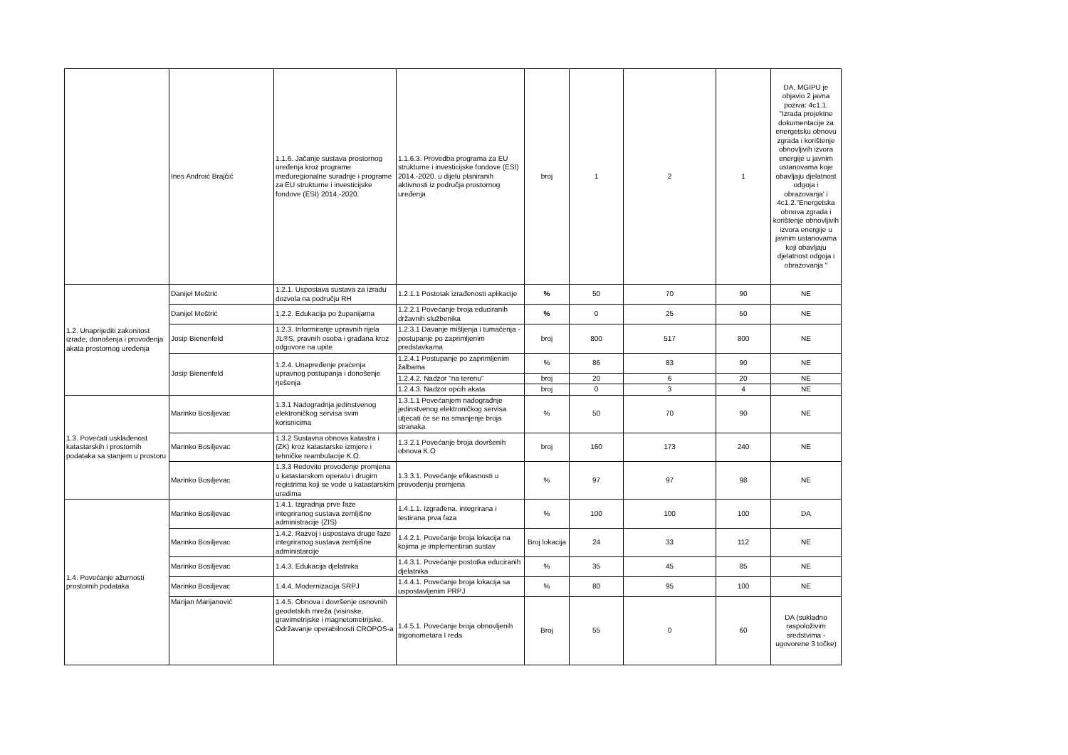| | Ines Androić Brajčić | 1.1.6. Jačanje sustava prostornog uređenja kroz programe međuregionalne suradnje i programe za EU strukturne i investicijske fondove (ESI) 2014.-2020. | 1.1.6.3. Provedba programa za EU strukturne i investicijske fondove (ESI) 2014.-2020. u dijelu planiranih aktivnosti iz područja prostornog uređenja | broj | 1 | 2 | 1 | DA, MGIPU je objavio 2 javna poziva: 4c1.1. "Izrada projektne dokumentacije za energetsku obnovu zgrada i korištenje obnovljivih izvora energije u javnim ustanovama koje obavljaju djelatnost odgoja i obrazovanja' i 4c1.2."Energetska obnova zgrada i korištenje obnovljivih izvora energije u javnim ustanovama koji obavljaju djelatnost odgoja i obrazovanja " |
| 1.2. Unaprijediti zakonitost izrade, donošenja i provođenja akata prostornog uređenja | Danijel Meštrić | 1.2.1. Uspostava sustava za izradu dozvola na području RH | 1.2.1.1 Postotak izrađenosti aplikacije | % | 50 | 70 | 90 | NE |
| | Danijel Meštrić | 1.2.2. Edukacija po županijama | 1.2.2.1 Povećanje broja educiranih državnih službenika | % | 0 | 25 | 50 | NE |
| | Josip Bienenfeld | 1.2.3. Informiranje upravnih rijela JL®S, pravnih osoba i građana kroz odgovore na upite | 1.2.3.1 Davanje mišljenja i tumačenja - postupanje po zaprimljenim predstavkama | broj | 800 | 517 | 800 | NE |
| | Josip Bienenfeld | 1.2.4. Unapređenje praćenja upravnog postupanja i donošenje rješenja | 1.2.4.1 Postupanje po zaprimljenim žalbama | % | 86 | 83 | 90 | NE |
| | | | 1.2.4.2. Nadzor "na terenu" | broj | 20 | 6 | 20 | NE |
| | | | 1.2.4.3. Nadzor općih akata | broj | 0 | 3 | 4 | NE |
| 1.3. Povećati usklađenost katastarskih i prostornih podataka sa stanjem u prostoru | Marinko Bosiljevac | 1.3.1 Nadogradnja jedinstvenog elektroničkog servisa svim korisnicima | 1.3.1.1 Povećanjem nadogradnje jedinstvenog elektroničkog servisa utjecati će se na smanjenje broja stranaka | % | 50 | 70 | 90 | NE |
| | Marinko Bosiljevac | 1.3.2 Sustavna obnova katastra i (ZK) kroz katastarske izmjere i tehničke reambulacije K.O. | 1.3.2.1 Povećanje broja dovršenih obnova K.O | broj | 160 | 173 | 240 | NE |
| | Marinko Bosiljevac | 1.3.3 Redovito provođenje promjena u katastarskom operatu i drugim registrima koji se vode u katastarskim uredima | 1.3.3.1. Povećanje efikasnosti u provođenju promjena | % | 97 | 97 | 98 | NE |
| 1.4. Povećanje ažurnosti prostornih podataka | Marinko Bosiljevac | 1.4.1. Izgradnja prve faze integriranog sustava zemljišne administracije (ZIS) | 1.4.1.1. Izgrađena, integrirana i testirana prva faza | % | 100 | 100 | 100 | DA |
| | Marinko Bosiljevac | 1.4.2. Razvoj i uspostava druge faze integriranog sustava zemljišne administarcije | 1.4.2.1. Povećanje broja lokacija na kojima je implementiran sustav | Broj lokacija | 24 | 33 | 112 | NE |
| | Marinko Bosiljevac | 1.4.3. Edukacija djelatnika | 1.4.3.1. Povećanje postotka educiranih djelatnika | % | 35 | 45 | 85 | NE |
| | Marinko Bosiljevac | 1.4.4. Modernizacija SRPJ | 1.4.4.1. Povećanje broja lokacija sa uspostavljenim PRPJ | % | 80 | 95 | 100 | NE |
| | Marijan Marijanović | 1.4.5. Obnova i dovršenje osnovnih geodetskih mreža (visinske, gravimetrijske i magnetometrijske. Održavanje operabilnosti CROPOS-a | 1.4.5.1. Povećanje broja obnovljenih trigonometara I reda | Broj | 55 | 0 | 60 | DA (sukladno raspoloživim sredstvima - ugovorene 3 točke) |